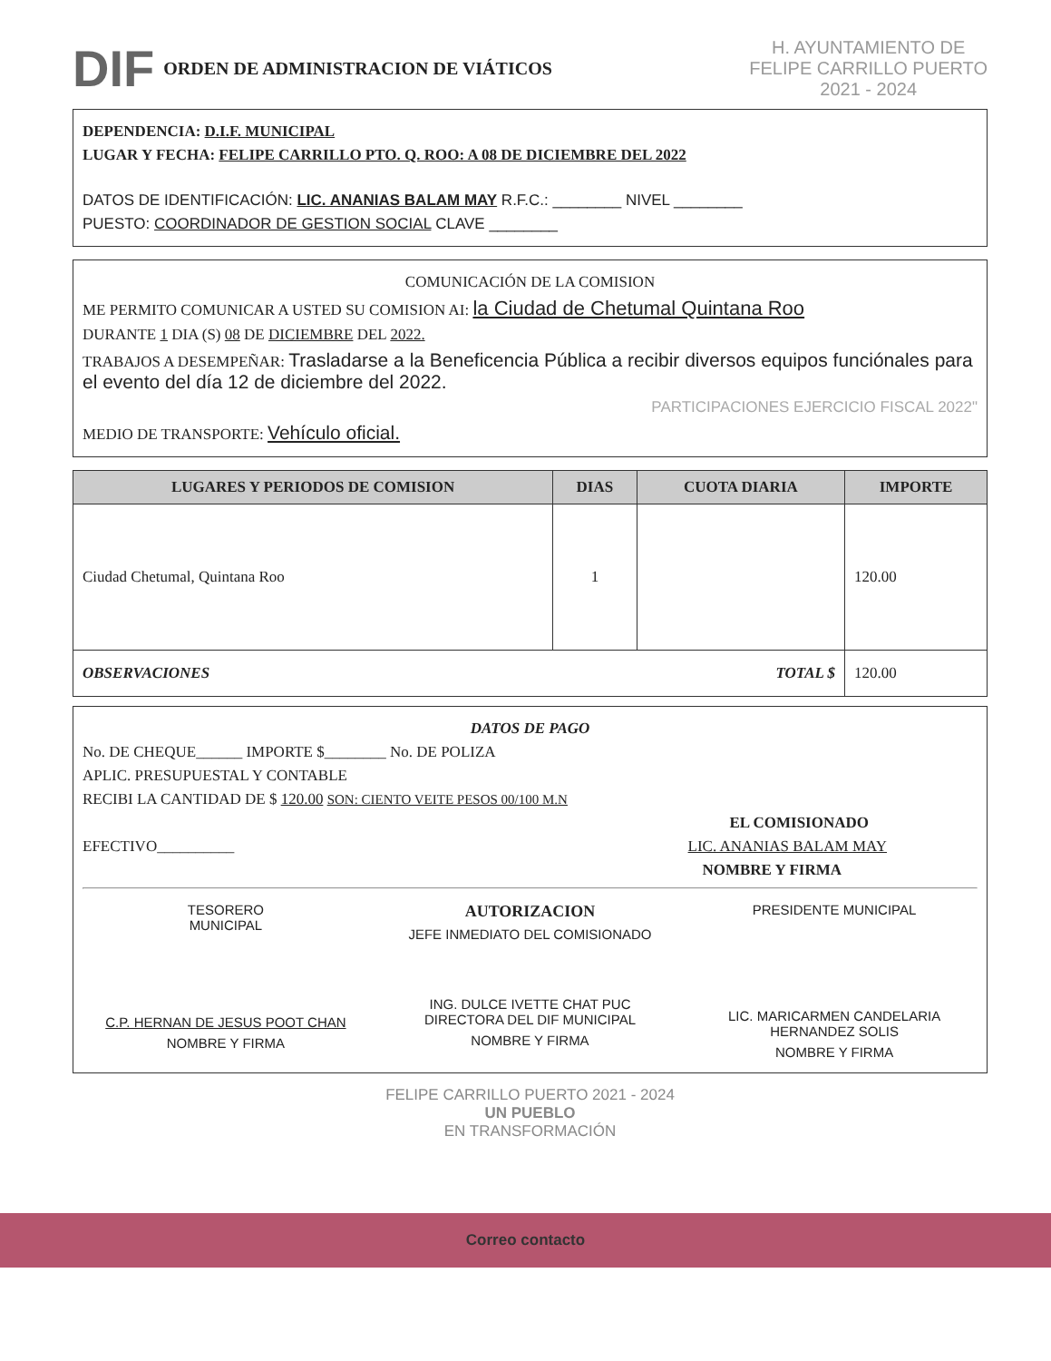DIF
ORDEN DE ADMINISTRACION DE VIÁTICOS
H. AYUNTAMIENTO DE
FELIPE CARRILLO PUERTO
2021 - 2024
DEPENDENCIA: D.I.F. MUNICIPAL
LUGAR Y FECHA: FELIPE CARRILLO PTO. Q. ROO: A 08 DE DICIEMBRE DEL 2022
DATOS DE IDENTIFICACIÓN: LIC. ANANIAS BALAM MAY R.F.C.: ________ NIVEL ________
PUESTO: COORDINADOR DE GESTION SOCIAL CLAVE ________
COMUNICACIÓN DE LA COMISION
ME PERMITO COMUNICAR A USTED SU COMISION AI: la Ciudad de Chetumal Quintana Roo
DURANTE 1 DIA (S) 08 DE DICIEMBRE DEL 2022.
TRABAJOS A DESEMPEÑAR: Trasladarse a la Beneficencia Pública a recibir diversos equipos funciónales para el evento del día 12 de diciembre del 2022.
PARTICIPACIONES EJERCICIO FISCAL 2022"
MEDIO DE TRANSPORTE: Vehículo oficial.
| LUGARES Y PERIODOS DE COMISION | DIAS | CUOTA DIARIA | IMPORTE |
| --- | --- | --- | --- |
| Ciudad Chetumal, Quintana Roo | 1 | | 120.00 |
| OBSERVACIONES TOTAL $ | | | 120.00 |
DATOS DE PAGO
No. DE CHEQUE______ IMPORTE $________ No. DE POLIZA
APLIC. PRESUPUESTAL Y CONTABLE
RECIBI LA CANTIDAD DE $ 120.00 SON: CIENTO VEITE PESOS 00/100 M.N
EL COMISIONADO
EFECTIVO__________ LIC. ANANIAS BALAM MAY
NOMBRE Y FIRMA
TESORERO
MUNICIPAL
C.P. HERNAN DE JESUS POOT CHAN
NOMBRE Y FIRMA
AUTORIZACION
JEFE INMEDIATO DEL COMISIONADO
ING. DULCE IVETTE CHAT PUC
DIRECTORA DEL DIF MUNICIPAL
NOMBRE Y FIRMA
PRESIDENTE MUNICIPAL
LIC. MARICARMEN CANDELARIA HERNANDEZ SOLIS
NOMBRE Y FIRMA
FELIPE CARRILLO PUERTO 2021 - 2024
UN PUEBLO
EN TRANSFORMACIÓN
Correo contacto